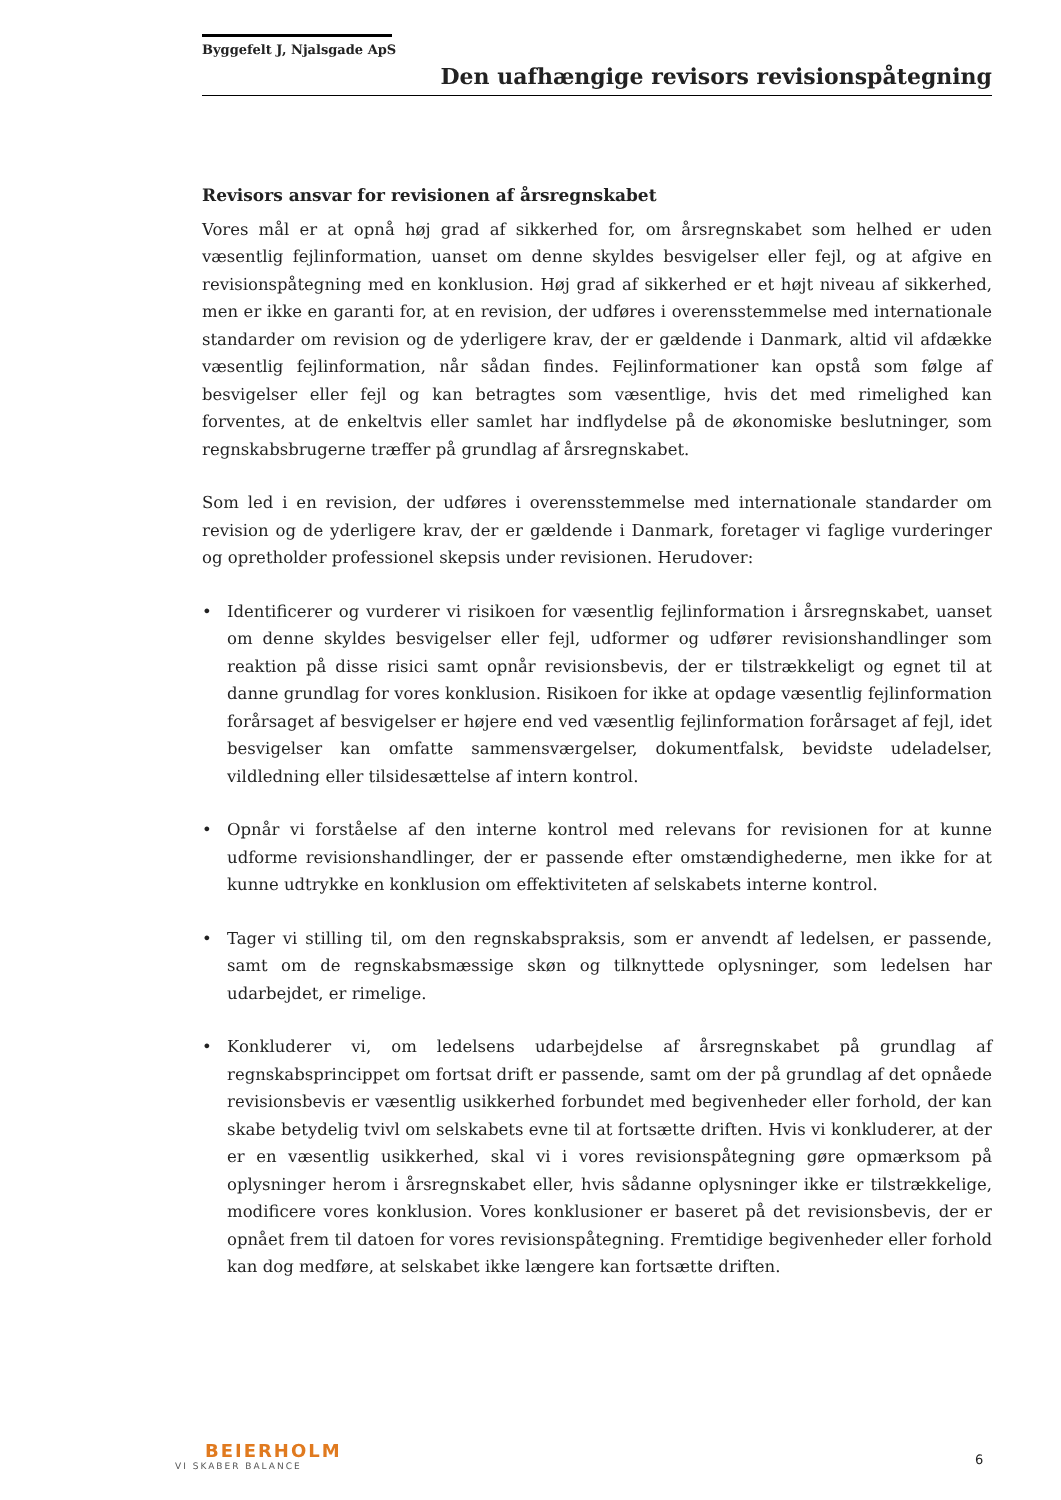Byggefelt J, Njalsgade ApS
Den uafhængige revisors revisionspåtegning
Revisors ansvar for revisionen af årsregnskabet
Vores mål er at opnå høj grad af sikkerhed for, om årsregnskabet som helhed er uden væsentlig fejlinformation, uanset om denne skyldes besvigelser eller fejl, og at afgive en revisionspåtegning med en konklusion. Høj grad af sikkerhed er et højt niveau af sikkerhed, men er ikke en garanti for, at en revision, der udføres i overensstemmelse med internationale standarder om revision og de yderligere krav, der er gældende i Danmark, altid vil afdække væsentlig fejlinformation, når sådan findes. Fejlinformationer kan opstå som følge af besvigelser eller fejl og kan betragtes som væsentlige, hvis det med rimelighed kan forventes, at de enkeltvis eller samlet har indflydelse på de økonomiske beslutninger, som regnskabsbrugerne træffer på grundlag af årsregnskabet.
Som led i en revision, der udføres i overensstemmelse med internationale standarder om revision og de yderligere krav, der er gældende i Danmark, foretager vi faglige vurderinger og opretholder professionel skepsis under revisionen. Herudover:
• Identificerer og vurderer vi risikoen for væsentlig fejlinformation i årsregnskabet, uanset om denne skyldes besvigelser eller fejl, udformer og udfører revisionshandlinger som reaktion på disse risici samt opnår revisionsbevis, der er tilstrækkeligt og egnet til at danne grundlag for vores konklusion. Risikoen for ikke at opdage væsentlig fejlinformation forårsaget af besvigelser er højere end ved væsentlig fejlinformation forårsaget af fejl, idet besvigelser kan omfatte sammensværgelser, dokumentfalsk, bevidste udeladelser, vildledning eller tilsidesættelse af intern kontrol.
• Opnår vi forståelse af den interne kontrol med relevans for revisionen for at kunne udforme revisionshandlinger, der er passende efter omstændighederne, men ikke for at kunne udtrykke en konklusion om effektiviteten af selskabets interne kontrol.
• Tager vi stilling til, om den regnskabspraksis, som er anvendt af ledelsen, er passende, samt om de regnskabsmæssige skøn og tilknyttede oplysninger, som ledelsen har udarbejdet, er rimelige.
• Konkluderer vi, om ledelsens udarbejdelse af årsregnskabet på grundlag af regnskabsprincippet om fortsat drift er passende, samt om der på grundlag af det opnåede revisionsbevis er væsentlig usikkerhed forbundet med begivenheder eller forhold, der kan skabe betydelig tvivl om selskabets evne til at fortsætte driften. Hvis vi konkluderer, at der er en væsentlig usikkerhed, skal vi i vores revisionspåtegning gøre opmærksom på oplysninger herom i årsregnskabet eller, hvis sådanne oplysninger ikke er tilstrækkelige, modificere vores konklusion. Vores konklusioner er baseret på det revisionsbevis, der er opnået frem til datoen for vores revisionspåtegning. Fremtidige begivenheder eller forhold kan dog medføre, at selskabet ikke længere kan fortsætte driften.
BEIERHOLM
VI SKABER BALANCE
6